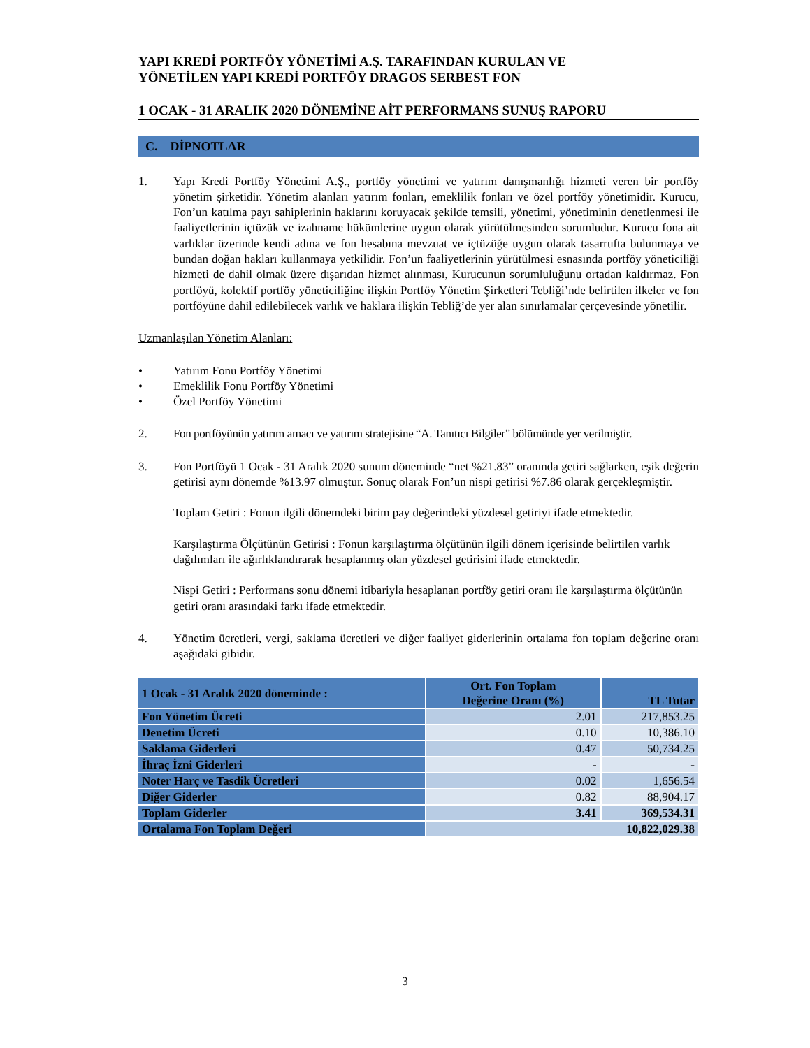YAPI KREDİ PORTFÖY YÖNETİMİ A.Ş. TARAFINDAN KURULAN VE
YÖNETİLEN YAPI KREDİ PORTFÖY DRAGOS SERBEST FON
1 OCAK - 31 ARALIK 2020 DÖNEMİNE AİT PERFORMANS SUNUŞ RAPORU
C. DİPNOTLAR
1. Yapı Kredi Portföy Yönetimi A.Ş., portföy yönetimi ve yatırım danışmanlığı hizmeti veren bir portföy yönetim şirketidir. Yönetim alanları yatırım fonları, emeklilik fonları ve özel portföy yönetimidir. Kurucu, Fon’un katılma payı sahiplerinin haklarını koruyacak şekilde temsili, yönetimi, yönetiminin denetlenmesi ile faaliyetlerinin içtüzük ve izahname hükümlerine uygun olarak yürütülmesinden sorumludur. Kurucu fona ait varlıklar üzerinde kendi adına ve fon hesabına mevzuat ve içtüzüğe uygun olarak tasarrufta bulunmaya ve bundan doğan hakları kullanmaya yetkilidir. Fon’un faaliyetlerinin yürütülmesi esnasında portföy yöneticiliği hizmeti de dahil olmak üzere dışarıdan hizmet alınması, Kurucunun sorumluluğunu ortadan kaldırmaz. Fon portföyü, kolektif portföy yöneticiliğine ilişkin Portföy Yönetim Şirketleri Tebliği’nde belirtilen ilkeler ve fon portföyüne dahil edilebilecek varlık ve haklara ilişkin Tebliğ’de yer alan sınırlamalar çerçevesinde yönetilir.
Uzmanlaşılan Yönetim Alanları:
• Yatırım Fonu Portföy Yönetimi
• Emeklilik Fonu Portföy Yönetimi
• Özel Portföy Yönetimi
2. Fon portföyünün yatırım amacı ve yatırım stratejisine “A. Tanıtıcı Bilgiler” bölümünde yer verilmiştir.
3. Fon Portföyü 1 Ocak - 31 Aralık 2020 sunum döneminde “net %21.83” oranında getiri sağlarken, eşik değerin getirisi aynı dönemde %13.97 olmuştur. Sonuç olarak Fon’un nispi getirisi %7.86 olarak gerçekleşmiştir.
Toplam Getiri : Fonun ilgili dönemdeki birim pay değerindeki yüzdesel getiriyi ifade etmektedir.
Karşılaştırma Ölçütünün Getirisi : Fonun karşılaştırma ölçütünün ilgili dönem içerisinde belirtilen varlık dağılımları ile ağırlıklandırarak hesaplanmış olan yüzdesel getirisini ifade etmektedir.
Nispi Getiri : Performans sonu dönemi itibariyla hesaplanan portföy getiri oranı ile karşılaştırma ölçütünün getiri oranı arasındaki farkı ifade etmektedir.
4. Yönetim ücretleri, vergi, saklama ücretleri ve diğer faaliyet giderlerinin ortalama fon toplam değerine oranı aşağıdaki gibidir.
| 1 Ocak - 31 Aralık 2020 döneminde : | Ort. Fon Toplam Değerine Oranı (%) | TL Tutar |
| --- | --- | --- |
| Fon Yönetim Ücreti | 2.01 | 217,853.25 |
| Denetim Ücreti | 0.10 | 10,386.10 |
| Saklama Giderleri | 0.47 | 50,734.25 |
| İhraç İzni Giderleri | - | - |
| Noter Harç ve Tasdik Ücretleri | 0.02 | 1,656.54 |
| Diğer Giderler | 0.82 | 88,904.17 |
| Toplam Giderler | 3.41 | 369,534.31 |
| Ortalama Fon Toplam Değeri | 10,822,029.38 | |
3